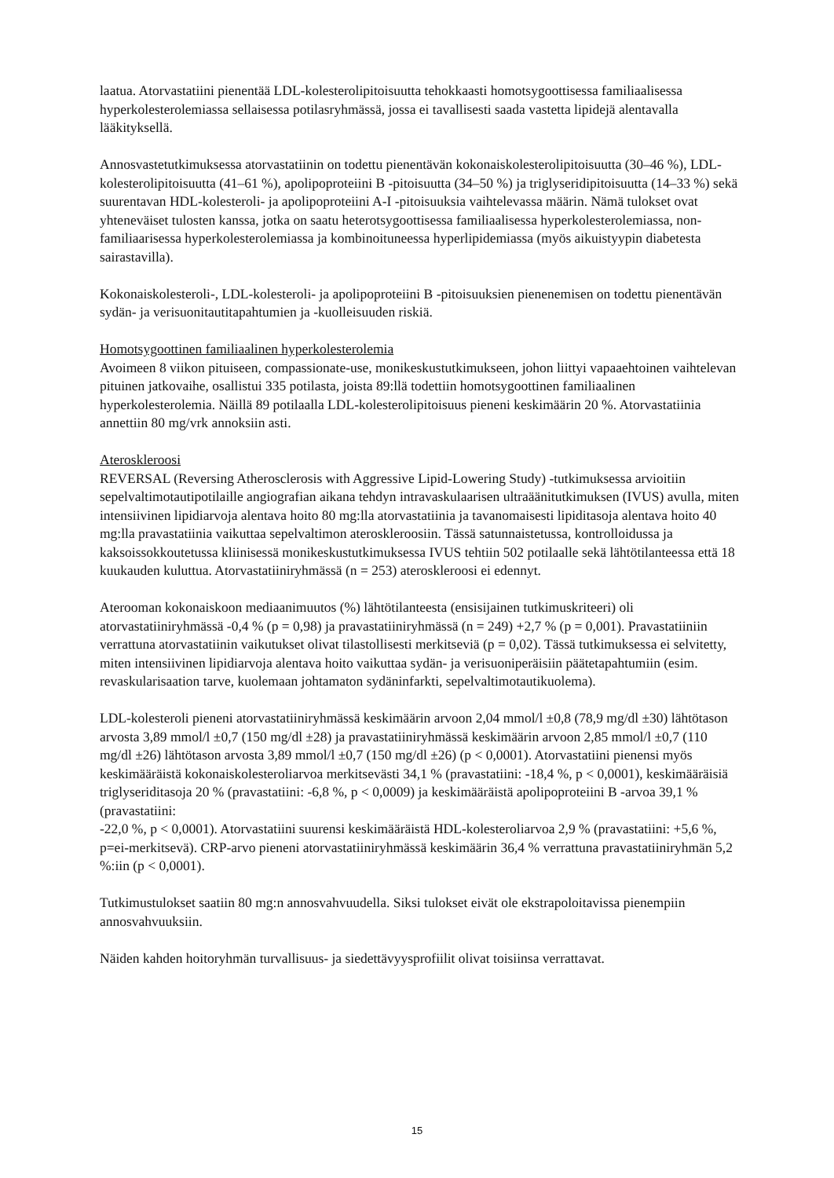laatua. Atorvastatiini pienentää LDL-kolesterolipitoisuutta tehokkaasti homotsygoottisessa familiaalisessa hyperkolesterolemiassa sellaisessa potilasryhmässä, jossa ei tavallisesti saada vastetta lipidejä alentavalla lääkityksellä.
Annosvastetutkimuksessa atorvastatiinin on todettu pienentävän kokonaiskolesterolipitoisuutta (30–46 %), LDL-kolesterolipitoisuutta (41–61 %), apolipoproteiini B -pitoisuutta (34–50 %) ja triglyseridipitoisuutta (14–33 %) sekä suurentavan HDL-kolesteroli- ja apolipoproteiini A-I -pitoisuuksia vaihtelevassa määrin. Nämä tulokset ovat yhteneväiset tulosten kanssa, jotka on saatu heterotsygoottisessa familiaalisessa hyperkolesterolemiassa, non-familiaarisessa hyperkolesterolemiassa ja kombinoituneessa hyperlipidemiassa (myös aikuistyypin diabetesta sairastavilla).
Kokonaiskolesteroli-, LDL-kolesteroli- ja apolipoproteiini B -pitoisuuksien pienenemisen on todettu pienentävän sydän- ja verisuonitautitapahtumien ja -kuolleisuuden riskiä.
Homotsygoottinen familiaalinen hyperkolesterolemia
Avoimeen 8 viikon pituiseen, compassionate-use, monikeskustutkimukseen, johon liittyi vapaaehtoinen vaihtelevan pituinen jatkovaihe, osallistui 335 potilasta, joista 89:llä todettiin homotsygoottinen familiaalinen hyperkolesterolemia. Näillä 89 potilaalla LDL-kolesterolipitoisuus pieneni keskimäärin 20 %. Atorvastatiinia annettiin 80 mg/vrk annoksiin asti.
Ateroskleroosi
REVERSAL (Reversing Atherosclerosis with Aggressive Lipid-Lowering Study) -tutkimuksessa arvioitiin sepelvaltimotautipotilaille angiografian aikana tehdyn intravaskulaarisen ultraäänitutkimuksen (IVUS) avulla, miten intensiivinen lipidiarvoja alentava hoito 80 mg:lla atorvastatiinia ja tavanomaisesti lipiditasoja alentava hoito 40 mg:lla pravastatiinia vaikuttaa sepelvaltimon ateroskleroosiin. Tässä satunnaistetussa, kontrolloidussa ja kaksoissokkoutetussa kliinisessä monikeskustutkimuksessa IVUS tehtiin 502 potilaalle sekä lähtötilanteessa että 18 kuukauden kuluttua. Atorvastatiiniryhmässä (n = 253) ateroskleroosi ei edennyt.
Aterooman kokonaiskoon mediaanimuutos (%) lähtötilanteesta (ensisijainen tutkimuskriteeri) oli atorvastatiiniryhmässä -0,4 % (p = 0,98) ja pravastatiiniryhmässä (n = 249) +2,7 % (p = 0,001). Pravastatiiniin verrattuna atorvastatiinin vaikutukset olivat tilastollisesti merkitseviä (p = 0,02). Tässä tutkimuksessa ei selvitetty, miten intensiivinen lipidiarvoja alentava hoito vaikuttaa sydän- ja verisuoniperäisiin päätetapahtumiin (esim. revaskularisaation tarve, kuolemaan johtamaton sydäninfarkti, sepelvaltimotautikuolema).
LDL-kolesteroli pieneni atorvastatiiniryhmässä keskimäärin arvoon 2,04 mmol/l ±0,8 (78,9 mg/dl ±30) lähtötason arvosta 3,89 mmol/l ±0,7 (150 mg/dl ±28) ja pravastatiiniryhmässä keskimäärin arvoon 2,85 mmol/l ±0,7 (110 mg/dl ±26) lähtötason arvosta 3,89 mmol/l ±0,7 (150 mg/dl ±26) (p < 0,0001). Atorvastatiini pienensi myös keskimääräistä kokonaiskolesteroliarvoa merkitsevästi 34,1 % (pravastatiini: -18,4 %, p < 0,0001), keskimääräisiä triglyseriditasoja 20 % (pravastatiini: -6,8 %, p < 0,0009) ja keskimääräistä apolipoproteiini B -arvoa 39,1 % (pravastatiini:
-22,0 %, p < 0,0001). Atorvastatiini suurensi keskimääräistä HDL-kolesteroliarvoa 2,9 % (pravastatiini: +5,6 %, p=ei-merkitsevä). CRP-arvo pieneni atorvastatiiniryhmässä keskimäärin 36,4 % verrattuna pravastatiiniryhmän 5,2 %:iin (p < 0,0001).
Tutkimustulokset saatiin 80 mg:n annosvahvuudella. Siksi tulokset eivät ole ekstrapoloitavissa pienempiin annosvahvuuksiin.
Näiden kahden hoitoryhmän turvallisuus- ja siedettävyysprofiilit olivat toisiinsa verrattavat.
15